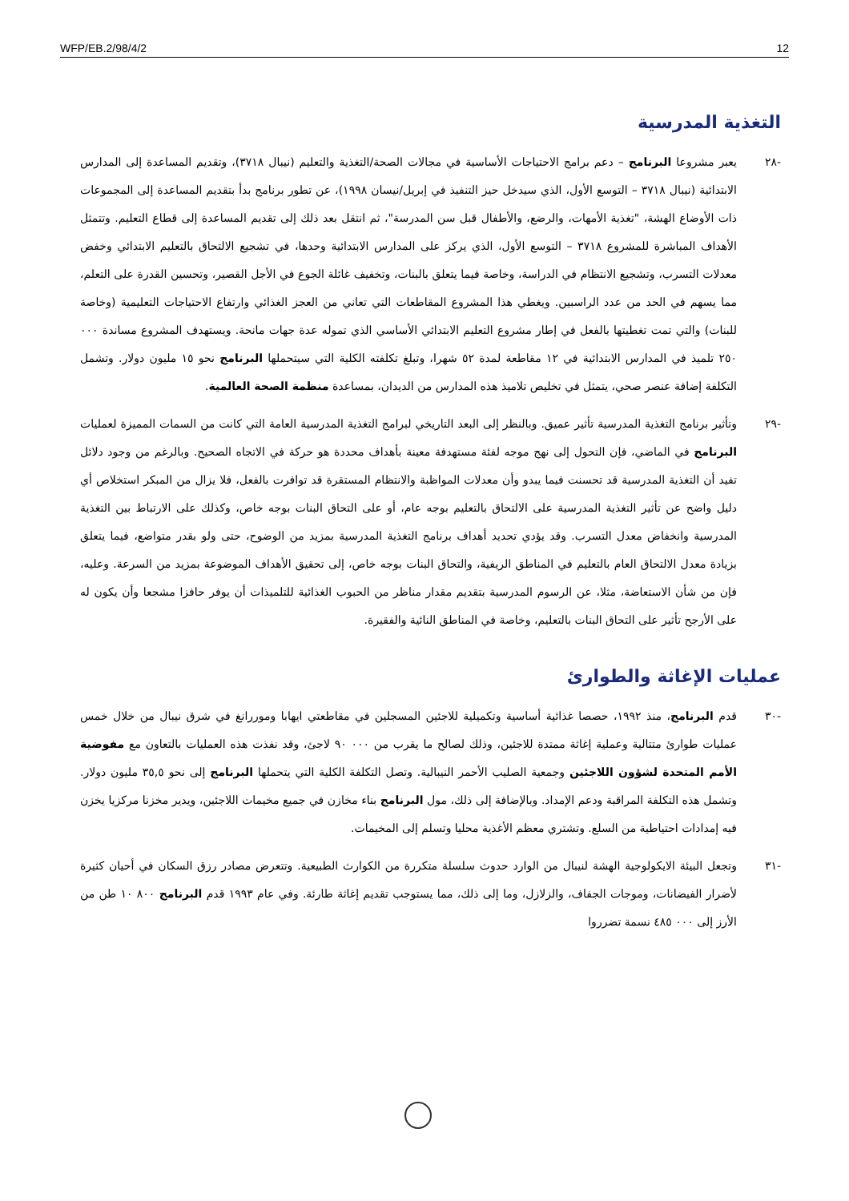WFP/EB.2/98/4/2 12
التغذية المدرسية
-٢٨ يعبر مشروعا البرنامج – دعم برامج الاحتياجات الأساسية في مجالات الصحة/التغذية والتعليم (نيبال ٣٧١٨)، وتقديم المساعدة إلى المدارس الابتدائية (نيبال ٣٧١٨ – التوسع الأول، الذي سيدخل حيز التنفيذ في إبريل/نيسان ١٩٩٨)، عن تطور برنامج بدأ بتقديم المساعدة إلى المجموعات ذات الأوضاع الهشة، "تغذية الأمهات، والرضع، والأطفال قبل سن المدرسة"، ثم انتقل بعد ذلك إلى تقديم المساعدة إلى قطاع التعليم. وتتمثل الأهداف المباشرة للمشروع ٣٧١٨ – التوسع الأول، الذي يركز على المدارس الابتدائية وحدها، في تشجيع الالتحاق بالتعليم الابتدائي وخفض معدلات التسرب، وتشجيع الانتظام في الدراسة، وخاصة فيما يتعلق بالبنات، وتخفيف غائلة الجوع في الأجل القصير، وتحسين القدرة على التعلم، مما يسهم في الحد من عدد الراسبين. ويغطي هذا المشروع المقاطعات التي تعاني من العجز الغذائي وارتفاع الاحتياجات التعليمية (وخاصة للبنات) والتي تمت تغطيتها بالفعل في إطار مشروع التعليم الابتدائي الأساسي الذي تموله عدة جهات مانحة. ويستهدف المشروع مساندة ٠٠٠ ٢٥٠ تلميذ في المدارس الابتدائية في ١٢ مقاطعة لمدة ٥٢ شهرا، وتبلغ تكلفته الكلية التي سيتحملها البرنامج نحو ١٥ مليون دولار. وتشمل التكلفة إضافة عنصر صحي، يتمثل في تخليص تلاميذ هذه المدارس من الديدان، بمساعدة منظمة الصحة العالمية.
-٢٩ وتأثير برنامج التغذية المدرسية تأثير عميق. وبالنظر إلى البعد التاريخي لبرامج التغذية المدرسية العامة التي كانت من السمات المميزة لعمليات البرنامج في الماضي، فإن التحول إلى نهج موجه لفئة مستهدفة معينة بأهداف محددة هو حركة في الاتجاه الصحيح. وبالرغم من وجود دلائل تفيد أن التغذية المدرسية قد تحسنت فيما يبدو وأن معدلات المواظبة والانتظام المستقرة قد توافرت بالفعل، فلا يزال من المبكر استخلاص أي دليل واضح عن تأثير التغذية المدرسية على الالتحاق بالتعليم بوجه عام، أو على التحاق البنات بوجه خاص، وكذلك على الارتباط بين التغذية المدرسية وانخفاض معدل التسرب. وقد يؤدي تحديد أهداف برنامج التغذية المدرسية بمزيد من الوضوح، حتى ولو بقدر متواضع، فيما يتعلق بزيادة معدل الالتحاق العام بالتعليم في المناطق الريفية، والتحاق البنات بوجه خاص، إلى تحقيق الأهداف الموضوعة بمزيد من السرعة. وعليه، فإن من شأن الاستعاضة، مثلا، عن الرسوم المدرسية بتقديم مقدار مناظر من الحبوب الغذائية للتلميذات أن يوفر حافزا مشجعا وأن يكون له على الأرجح تأثير على التحاق البنات بالتعليم، وخاصة في المناطق النائية والفقيرة.
عمليات الإغاثة والطوارئ
-٣٠ قدم البرنامج، منذ ١٩٩٢، حصصا غذائية أساسية وتكميلية للاجئين المسجلين في مقاطعتي ايهابا وموررانغ في شرق نيبال من خلال خمس عمليات طوارئ متتالية وعملية إغاثة ممتدة للاجئين، وذلك لصالح ما يقرب من ٠٠٠ ٩٠ لاجئ، وقد نفذت هذه العمليات بالتعاون مع مفوضية الأمم المتحدة لشؤون اللاجئين وجمعية الصليب الأحمر النيبالية. وتصل التكلفة الكلية التي يتحملها البرنامج إلى نحو ٣٥,٥ مليون دولار. وتشمل هذه التكلفة المراقبة ودعم الإمداد. وبالإضافة إلى ذلك، مول البرنامج بناء مخازن في جميع مخيمات اللاجئين، ويدير مخزنا مركزيا يخزن فيه إمدادات احتياطية من السلع. وتشتري معظم الأغذية محليا وتسلم إلى المخيمات.
-٣١ وتجعل البيئة الايكولوجية الهشة لنيبال من الوارد حدوث سلسلة متكررة من الكوارث الطبيعية. وتتعرض مصادر رزق السكان في أحيان كثيرة لأضرار الفيضانات، وموجات الجفاف، والزلازل، وما إلى ذلك، مما يستوجب تقديم إغاثة طارئة. وفي عام ١٩٩٣ قدم البرنامج ٨٠٠ ١٠ طن من الأرز إلى ٠٠٠ ٤٨٥ نسمة تضرروا